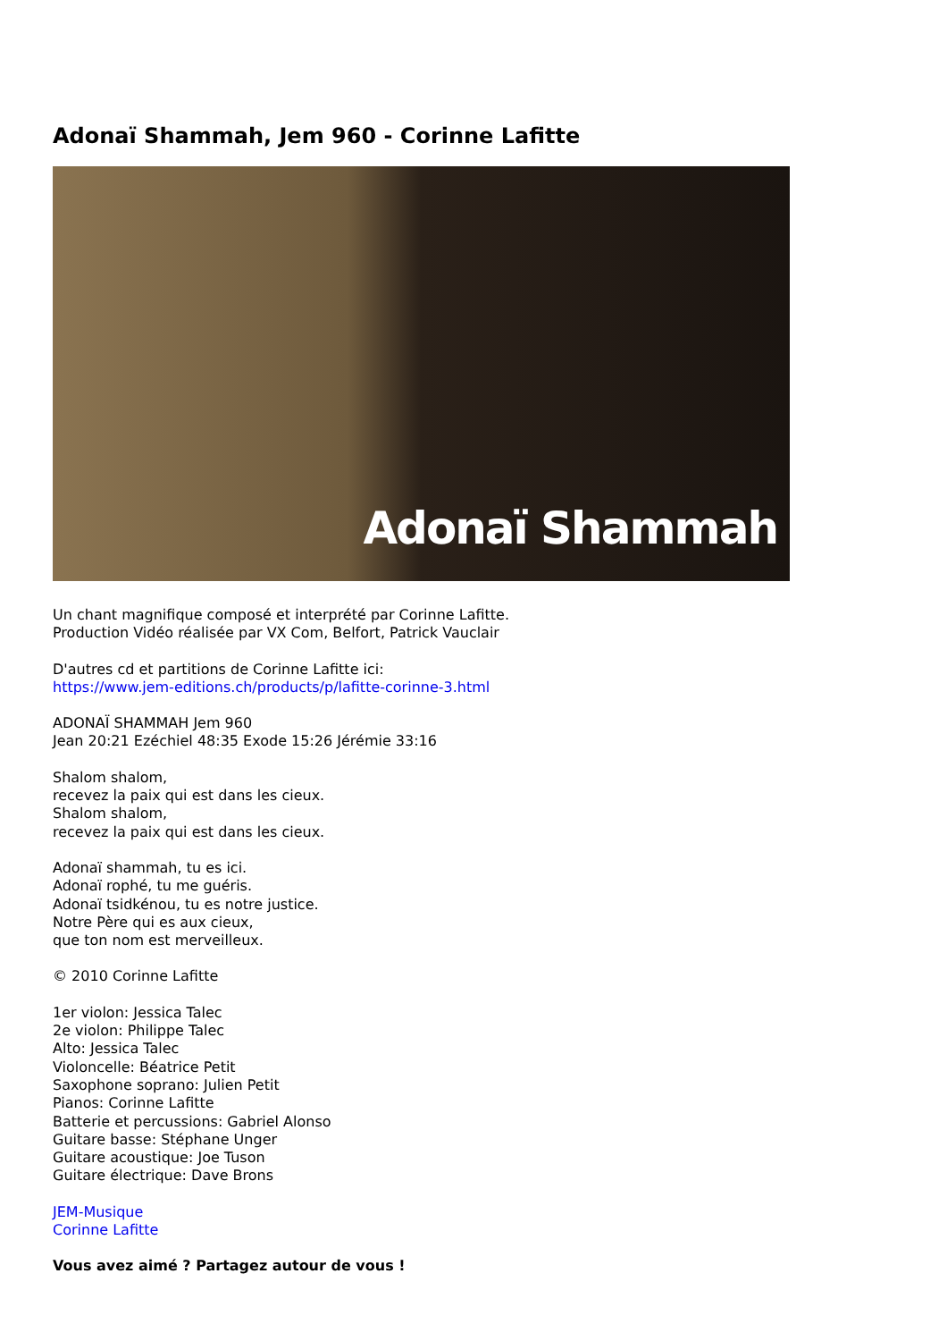Adonaï Shammah, Jem 960 - Corinne Lafitte
Adonaï Shammah
Un chant magnifique composé et interprété par Corinne Lafitte.
Production Vidéo réalisée par VX Com, Belfort, Patrick Vauclair
D'autres cd et partitions de Corinne Lafitte ici:
https://www.jem-editions.ch/products/p/lafitte-corinne-3.html
ADONAÏ SHAMMAH Jem 960
Jean 20:21 Ezéchiel 48:35 Exode 15:26 Jérémie 33:16
Shalom shalom,
recevez la paix qui est dans les cieux.
Shalom shalom,
recevez la paix qui est dans les cieux.
Adonaï shammah, tu es ici.
Adonaï rophé, tu me guéris.
Adonaï tsidkénou, tu es notre justice.
Notre Père qui es aux cieux,
que ton nom est merveilleux.
© 2010 Corinne Lafitte
1er violon: Jessica Talec
2e violon: Philippe Talec
Alto: Jessica Talec
Violoncelle: Béatrice Petit
Saxophone soprano: Julien Petit
Pianos: Corinne Lafitte
Batterie et percussions: Gabriel Alonso
Guitare basse: Stéphane Unger
Guitare acoustique: Joe Tuson
Guitare électrique: Dave Brons
JEM-Musique
Corinne Lafitte
Vous avez aimé ? Partagez autour de vous !